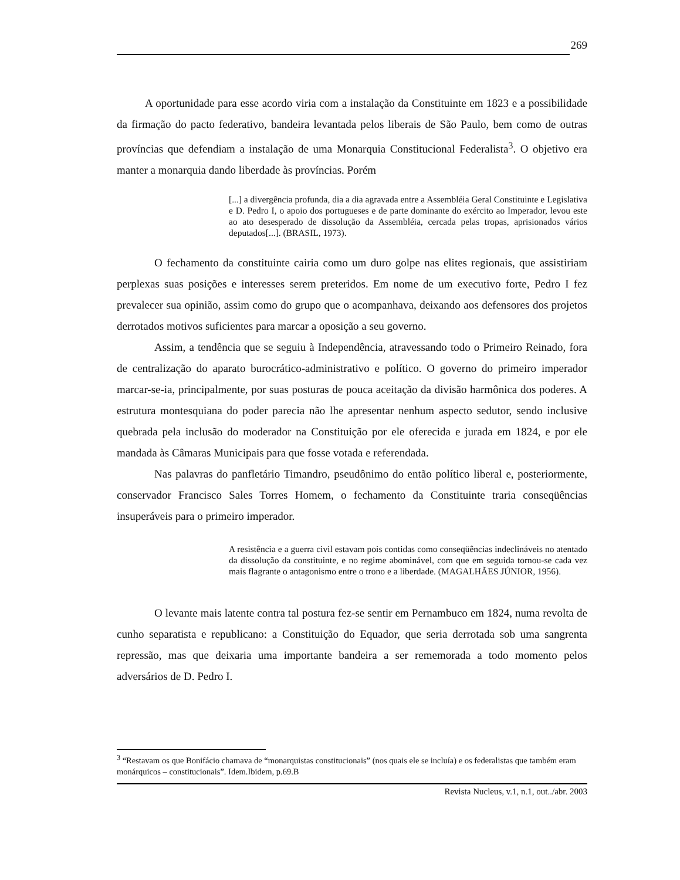269
A oportunidade para esse acordo viria com a instalação da Constituinte em 1823 e a possibilidade da firmação do pacto federativo, bandeira levantada pelos liberais de São Paulo, bem como de outras províncias que defendiam a instalação de uma Monarquia Constitucional Federalista<sup>3</sup>. O objetivo era manter a monarquia dando liberdade às províncias. Porém
[...] a divergência profunda, dia a dia agravada entre a Assembléia Geral Constituinte e Legislativa e D. Pedro I, o apoio dos portugueses e de parte dominante do exército ao Imperador, levou este ao ato desesperado de dissolução da Assembléia, cercada pelas tropas, aprisionados vários deputados[...]. (BRASIL, 1973).
O fechamento da constituinte cairia como um duro golpe nas elites regionais, que assistiriam perplexas suas posições e interesses serem preteridos. Em nome de um executivo forte, Pedro I fez prevalecer sua opinião, assim como do grupo que o acompanhava, deixando aos defensores dos projetos derrotados motivos suficientes para marcar a oposição a seu governo.
Assim, a tendência que se seguiu à Independência, atravessando todo o Primeiro Reinado, fora de centralização do aparato burocrático-administrativo e político. O governo do primeiro imperador marcar-se-ia, principalmente, por suas posturas de pouca aceitação da divisão harmônica dos poderes. A estrutura montesquiana do poder parecia não lhe apresentar nenhum aspecto sedutor, sendo inclusive quebrada pela inclusão do moderador na Constituição por ele oferecida e jurada em 1824, e por ele mandada às Câmaras Municipais para que fosse votada e referendada.
Nas palavras do panfletário Timandro, pseudônimo do então político liberal e, posteriormente, conservador Francisco Sales Torres Homem, o fechamento da Constituinte traria conseqüências insuperáveis para o primeiro imperador.
A resistência e a guerra civil estavam pois contidas como conseqüências indeclináveis no atentado da dissolução da constituinte, e no regime abominável, com que em seguida tornou-se cada vez mais flagrante o antagonismo entre o trono e a liberdade. (MAGALHÃES JÚNIOR, 1956).
O levante mais latente contra tal postura fez-se sentir em Pernambuco em 1824, numa revolta de cunho separatista e republicano: a Constituição do Equador, que seria derrotada sob uma sangrenta repressão, mas que deixaria uma importante bandeira a ser rememorada a todo momento pelos adversários de D. Pedro I.
<sup>3</sup> “Restavam os que Bonifácio chamava de “monarquistas constitucionais” (nos quais ele se incluía) e os federalistas que também eram monárquicos – constitucionais”. Idem.Ibidem, p.69.B
Revista Nucleus, v.1, n.1, out../abr. 2003